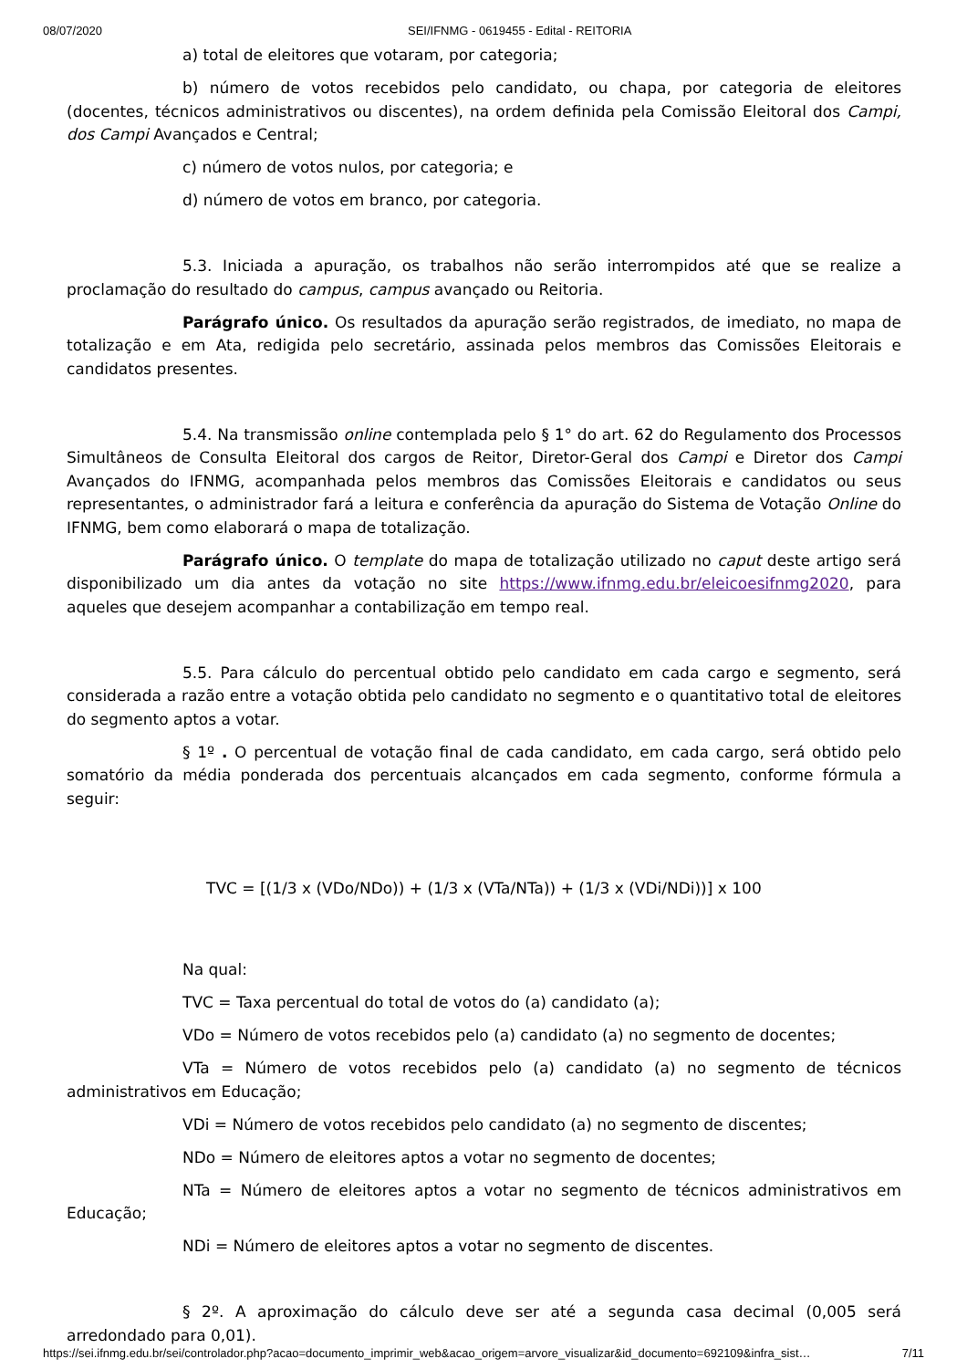08/07/2020 SEI/IFNMG - 0619455 - Edital - REITORIA
a) total de eleitores que votaram, por categoria;
b) número de votos recebidos pelo candidato, ou chapa, por categoria de eleitores (docentes, técnicos administrativos ou discentes), na ordem definida pela Comissão Eleitoral dos Campi, dos Campi Avançados e Central;
c) número de votos nulos, por categoria; e
d) número de votos em branco, por categoria.
5.3. Iniciada a apuração, os trabalhos não serão interrompidos até que se realize a proclamação do resultado do campus, campus avançado ou Reitoria.
Parágrafo único. Os resultados da apuração serão registrados, de imediato, no mapa de totalização e em Ata, redigida pelo secretário, assinada pelos membros das Comissões Eleitorais e candidatos presentes.
5.4. Na transmissão online contemplada pelo § 1° do art. 62 do Regulamento dos Processos Simultâneos de Consulta Eleitoral dos cargos de Reitor, Diretor-Geral dos Campi e Diretor dos Campi Avançados do IFNMG, acompanhada pelos membros das Comissões Eleitorais e candidatos ou seus representantes, o administrador fará a leitura e conferência da apuração do Sistema de Votação Online do IFNMG, bem como elaborará o mapa de totalização.
Parágrafo único. O template do mapa de totalização utilizado no caput deste artigo será disponibilizado um dia antes da votação no site https://www.ifnmg.edu.br/eleicoesifnmg2020, para aqueles que desejem acompanhar a contabilização em tempo real.
5.5. Para cálculo do percentual obtido pelo candidato em cada cargo e segmento, será considerada a razão entre a votação obtida pelo candidato no segmento e o quantitativo total de eleitores do segmento aptos a votar.
§ 1º . O percentual de votação final de cada candidato, em cada cargo, será obtido pelo somatório da média ponderada dos percentuais alcançados em cada segmento, conforme fórmula a seguir:
TVC = [(1/3 x (VDo/NDo)) + (1/3 x (VTa/NTa)) + (1/3 x (VDi/NDi))] x 100
Na qual:
TVC = Taxa percentual do total de votos do (a) candidato (a);
VDo = Número de votos recebidos pelo (a) candidato (a) no segmento de docentes;
VTa = Número de votos recebidos pelo (a) candidato (a) no segmento de técnicos administrativos em Educação;
VDi = Número de votos recebidos pelo candidato (a) no segmento de discentes;
NDo = Número de eleitores aptos a votar no segmento de docentes;
NTa = Número de eleitores aptos a votar no segmento de técnicos administrativos em Educação;
NDi = Número de eleitores aptos a votar no segmento de discentes.
§ 2º. A aproximação do cálculo deve ser até a segunda casa decimal (0,005 será arredondado para 0,01).
https://sei.ifnmg.edu.br/sei/controlador.php?acao=documento_imprimir_web&acao_origem=arvore_visualizar&id_documento=692109&infra_sist… 7/11